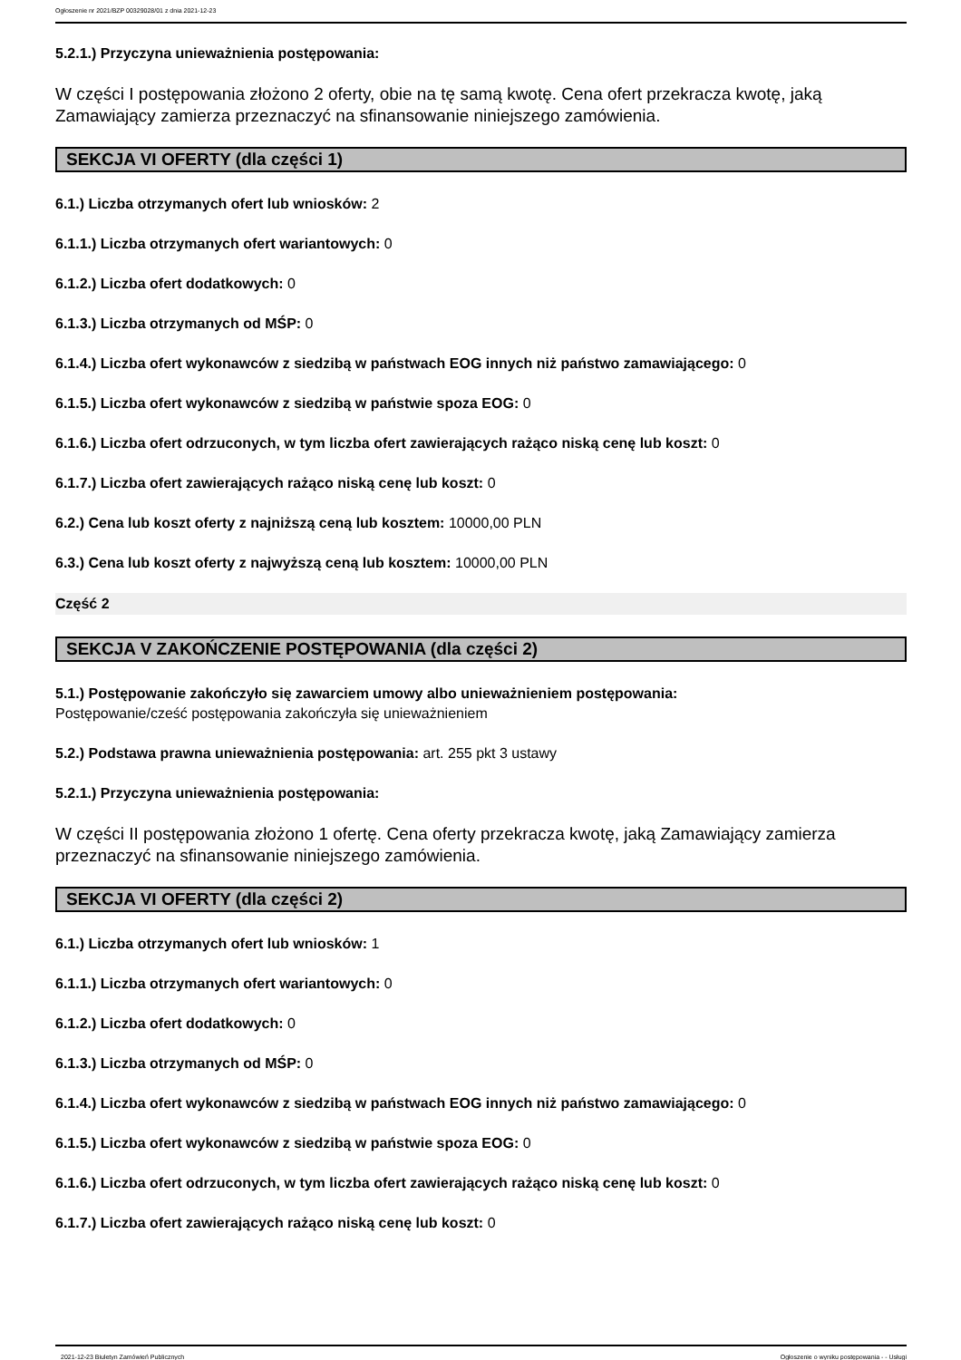Ogłoszenie nr 2021/BZP 00329028/01 z dnia 2021-12-23
5.2.1.) Przyczyna unieważnienia postępowania:
W części I postępowania złożono 2 oferty, obie na tę samą kwotę. Cena ofert przekracza kwotę, jaką Zamawiający zamierza przeznaczyć na sfinansowanie niniejszego zamówienia.
SEKCJA VI OFERTY (dla części 1)
6.1.) Liczba otrzymanych ofert lub wniosków: 2
6.1.1.) Liczba otrzymanych ofert wariantowych: 0
6.1.2.) Liczba ofert dodatkowych: 0
6.1.3.) Liczba otrzymanych od MŚP: 0
6.1.4.) Liczba ofert wykonawców z siedzibą w państwach EOG innych niż państwo zamawiającego: 0
6.1.5.) Liczba ofert wykonawców z siedzibą w państwie spoza EOG: 0
6.1.6.) Liczba ofert odrzuconych, w tym liczba ofert zawierających rażąco niską cenę lub koszt: 0
6.1.7.) Liczba ofert zawierających rażąco niską cenę lub koszt: 0
6.2.) Cena lub koszt oferty z najniższą ceną lub kosztem: 10000,00 PLN
6.3.) Cena lub koszt oferty z najwyższą ceną lub kosztem: 10000,00 PLN
Część 2
SEKCJA V ZAKOŃCZENIE POSTĘPOWANIA (dla części 2)
5.1.) Postępowanie zakończyło się zawarciem umowy albo unieważnieniem postępowania:
Postępowanie/cześć postępowania zakończyła się unieważnieniem
5.2.) Podstawa prawna unieważnienia postępowania: art. 255 pkt 3 ustawy
5.2.1.) Przyczyna unieważnienia postępowania:
W części II postępowania złożono 1 ofertę. Cena oferty przekracza kwotę, jaką Zamawiający zamierza przeznaczyć na sfinansowanie niniejszego zamówienia.
SEKCJA VI OFERTY (dla części 2)
6.1.) Liczba otrzymanych ofert lub wniosków: 1
6.1.1.) Liczba otrzymanych ofert wariantowych: 0
6.1.2.) Liczba ofert dodatkowych: 0
6.1.3.) Liczba otrzymanych od MŚP: 0
6.1.4.) Liczba ofert wykonawców z siedzibą w państwach EOG innych niż państwo zamawiającego: 0
6.1.5.) Liczba ofert wykonawców z siedzibą w państwie spoza EOG: 0
6.1.6.) Liczba ofert odrzuconych, w tym liczba ofert zawierających rażąco niską cenę lub koszt: 0
6.1.7.) Liczba ofert zawierających rażąco niską cenę lub koszt: 0
2021-12-23 Biuletyn Zamówień Publicznych Ogłoszenie o wyniku postępowania - - Usługi